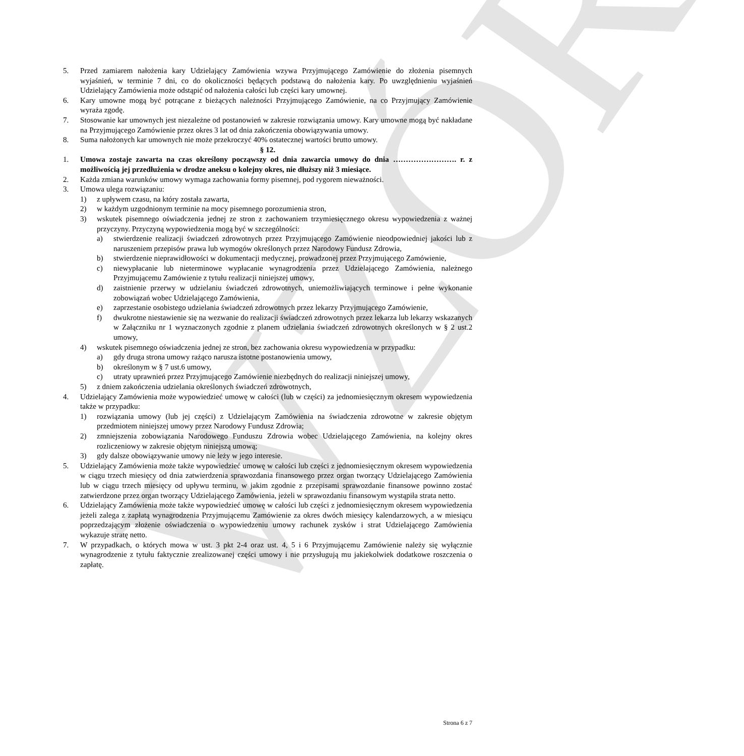WZÓR
5. Przed zamiarem nałożenia kary Udzielający Zamówienia wzywa Przyjmującego Zamówienie do złożenia pisemnych wyjaśnień, w terminie 7 dni, co do okoliczności będących podstawą do nałożenia kary. Po uwzględnieniu wyjaśnień Udzielający Zamówienia może odstąpić od nałożenia całości lub części kary umownej.
6. Kary umowne mogą być potrącane z bieżących należności Przyjmującego Zamówienie, na co Przyjmujący Zamówienie wyraża zgodę.
7. Stosowanie kar umownych jest niezależne od postanowień w zakresie rozwiązania umowy. Kary umowne mogą być nakładane na Przyjmującego Zamówienie przez okres 3 lat od dnia zakończenia obowiązywania umowy.
8. Suma nałożonych kar umownych nie może przekroczyć 40% ostatecznej wartości brutto umowy.
§ 12.
1. Umowa zostaje zawarta na czas określony począwszy od dnia zawarcia umowy do dnia ……………………. r. z możliwością jej przedłużenia w drodze aneksu o kolejny okres, nie dłuższy niż 3 miesiące.
2. Każda zmiana warunków umowy wymaga zachowania formy pisemnej, pod rygorem nieważności.
3. Umowa ulega rozwiązaniu:
1) z upływem czasu, na który została zawarta,
2) w każdym uzgodnionym terminie na mocy pisemnego porozumienia stron,
3) wskutek pisemnego oświadczenia jednej ze stron z zachowaniem trzymiesięcznego okresu wypowiedzenia z ważnej przyczyny. Przyczyną wypowiedzenia mogą być w szczególności:
a) stwierdzenie realizacji świadczeń zdrowotnych przez Przyjmującego Zamówienie nieodpowiedniej jakości lub z naruszeniem przepisów prawa lub wymogów określonych przez Narodowy Fundusz Zdrowia,
b) stwierdzenie nieprawidłowości w dokumentacji medycznej, prowadzonej przez Przyjmującego Zamówienie,
c) niewypłacanie lub nieterminowe wypłacanie wynagrodzenia przez Udzielającego Zamówienia, należnego Przyjmującemu Zamówienie z tytułu realizacji niniejszej umowy,
d) zaistnienie przerwy w udzielaniu świadczeń zdrowotnych, uniemożliwiających terminowe i pełne wykonanie zobowiązań wobec Udzielającego Zamówienia,
e) zaprzestanie osobistego udzielania świadczeń zdrowotnych przez lekarzy Przyjmującego Zamówienie,
f) dwukrotne niestawienie się na wezwanie do realizacji świadczeń zdrowotnych przez lekarza lub lekarzy wskazanych w Załączniku nr 1 wyznaczonych zgodnie z planem udzielania świadczeń zdrowotnych określonych w § 2 ust.2 umowy,
4) wskutek pisemnego oświadczenia jednej ze stron, bez zachowania okresu wypowiedzenia w przypadku:
a) gdy druga strona umowy rażąco narusza istotne postanowienia umowy,
b) określonym w § 7 ust.6 umowy,
c) utraty uprawnień przez Przyjmującego Zamówienie niezbędnych do realizacji niniejszej umowy,
5) z dniem zakończenia udzielania określonych świadczeń zdrowotnych,
4. Udzielający Zamówienia może wypowiedzieć umowę w całości (lub w części) za jednomiesięcznym okresem wypowiedzenia także w przypadku:
1) rozwiązania umowy (lub jej części) z Udzielającym Zamówienia na świadczenia zdrowotne w zakresie objętym przedmiotem niniejszej umowy przez Narodowy Fundusz Zdrowia;
2) zmniejszenia zobowiązania Narodowego Funduszu Zdrowia wobec Udzielającego Zamówienia, na kolejny okres rozliczeniowy w zakresie objętym niniejszą umową;
3) gdy dalsze obowiązywanie umowy nie leży w jego interesie.
5. Udzielający Zamówienia może także wypowiedzieć umowę w całości lub części z jednomiesięcznym okresem wypowiedzenia w ciągu trzech miesięcy od dnia zatwierdzenia sprawozdania finansowego przez organ tworzący Udzielającego Zamówienia lub w ciągu trzech miesięcy od upływu terminu, w jakim zgodnie z przepisami sprawozdanie finansowe powinno zostać zatwierdzone przez organ tworzący Udzielającego Zamówienia, jeżeli w sprawozdaniu finansowym wystąpiła strata netto.
6. Udzielający Zamówienia może także wypowiedzieć umowę w całości lub części z jednomiesięcznym okresem wypowiedzenia jeżeli zalega z zapłatą wynagrodzenia Przyjmującemu Zamówienie za okres dwóch miesięcy kalendarzowych, a w miesiącu poprzedzającym złożenie oświadczenia o wypowiedzeniu umowy rachunek zysków i strat Udzielającego Zamówienia wykazuje stratę netto.
7. W przypadkach, o których mowa w ust. 3 pkt 2-4 oraz ust. 4, 5 i 6 Przyjmującemu Zamówienie należy się wyłącznie wynagrodzenie z tytułu faktycznie zrealizowanej części umowy i nie przysługują mu jakiekolwiek dodatkowe roszczenia o zapłatę.
Strona 6 z 7